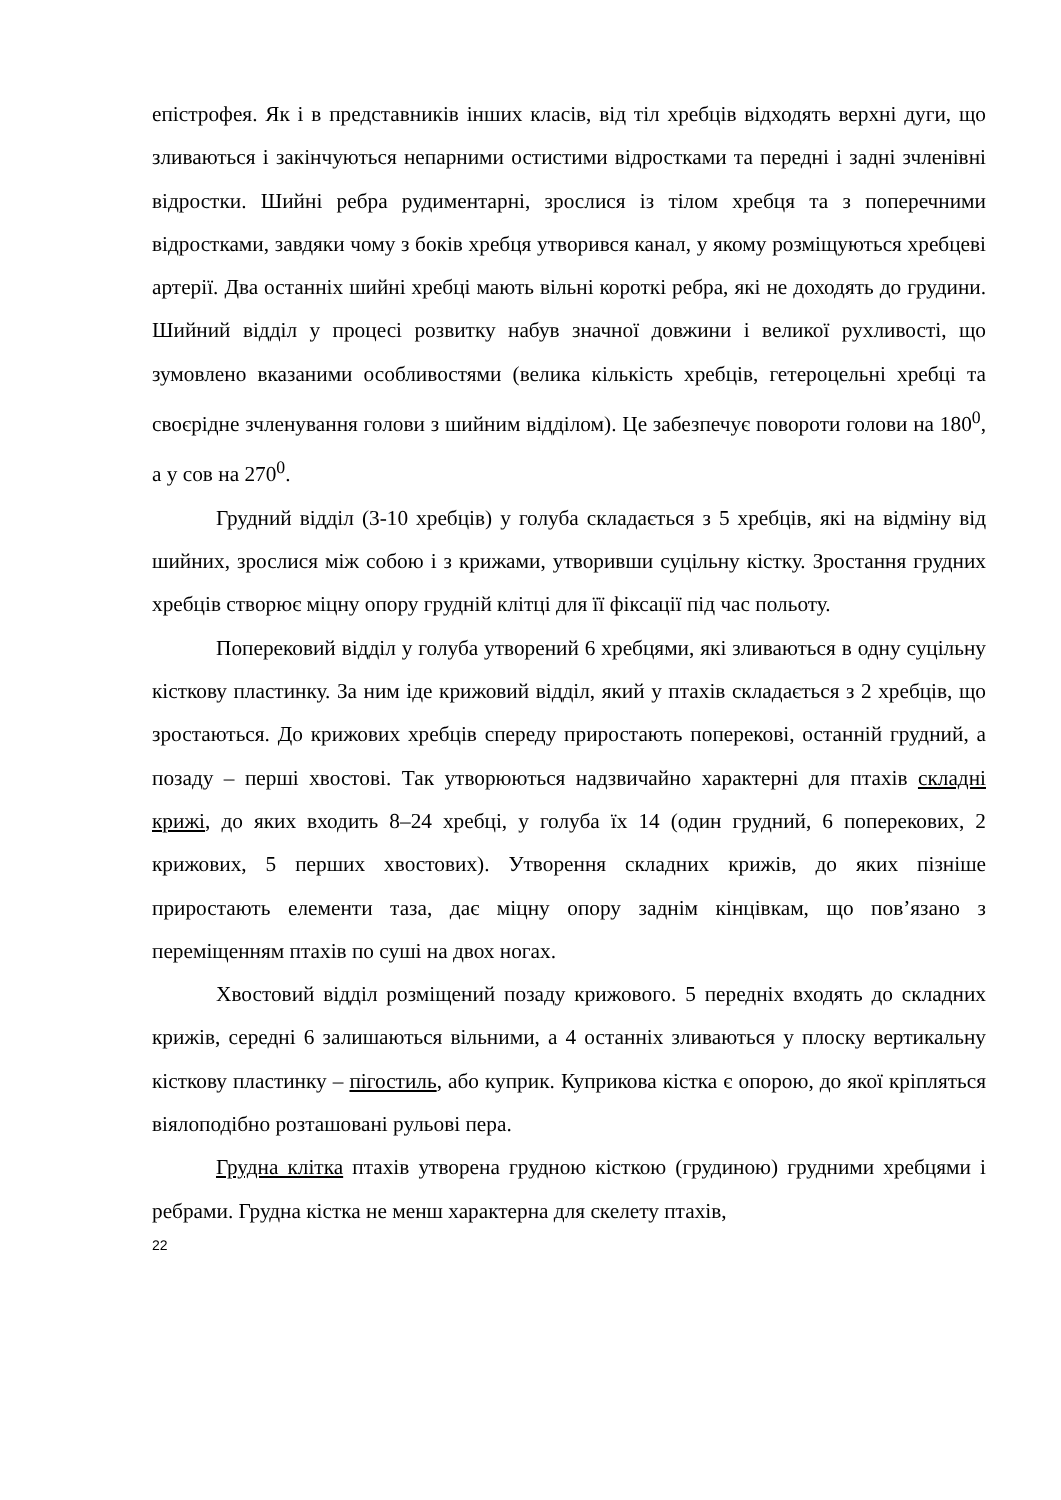епістрофея. Як і в представників інших класів, від тіл хребців відходять верхні дуги, що зливаються і закінчуються непарними остистими відростками та передні і задні зчленівні відростки. Шийні ребра рудиментарні, зрослися із тілом хребця та з поперечними відростками, завдяки чому з боків хребця утворився канал, у якому розміщуються хребцеві артерії. Два останніх шийні хребці мають вільні короткі ребра, які не доходять до грудини. Шийний відділ у процесі розвитку набув значної довжини і великої рухливості, що зумовлено вказаними особливостями (велика кількість хребців, гетероцельні хребці та своєрідне зчленування голови з шийним відділом). Це забезпечує повороти голови на 180<sup>0</sup>, а у сов на 270<sup>0</sup>.
Грудний відділ (3-10 хребців) у голуба складається з 5 хребців, які на відміну від шийних, зрослися між собою і з крижами, утворивши суцільну кістку. Зростання грудних хребців створює міцну опору грудній клітці для її фіксації під час польоту.
Поперековий відділ у голуба утворений 6 хребцями, які зливаються в одну суцільну кісткову пластинку. За ним іде крижовий відділ, який у птахів складається з 2 хребців, що зростаються. До крижових хребців спереду приростають поперекові, останній грудний, а позаду – перші хвостові. Так утворюються надзвичайно характерні для птахів складні крижі, до яких входить 8–24 хребці, у голуба їх 14 (один грудний, 6 поперекових, 2 крижових, 5 перших хвостових). Утворення складних крижів, до яких пізніше приростають елементи таза, дає міцну опору заднім кінцівкам, що пов’язано з переміщенням птахів по суші на двох ногах.
Хвостовий відділ розміщений позаду крижового. 5 передніх входять до складних крижів, середні 6 залишаються вільними, а 4 останніх зливаються у плоску вертикальну кісткову пластинку – пігостиль, або куприк. Куприкова кістка є опорою, до якої кріпляться віялоподібно розташовані рульові пера.
Грудна клітка птахів утворена грудною кісткою (грудиною) грудними хребцями і ребрами. Грудна кістка не менш характерна для скелету птахів,
22